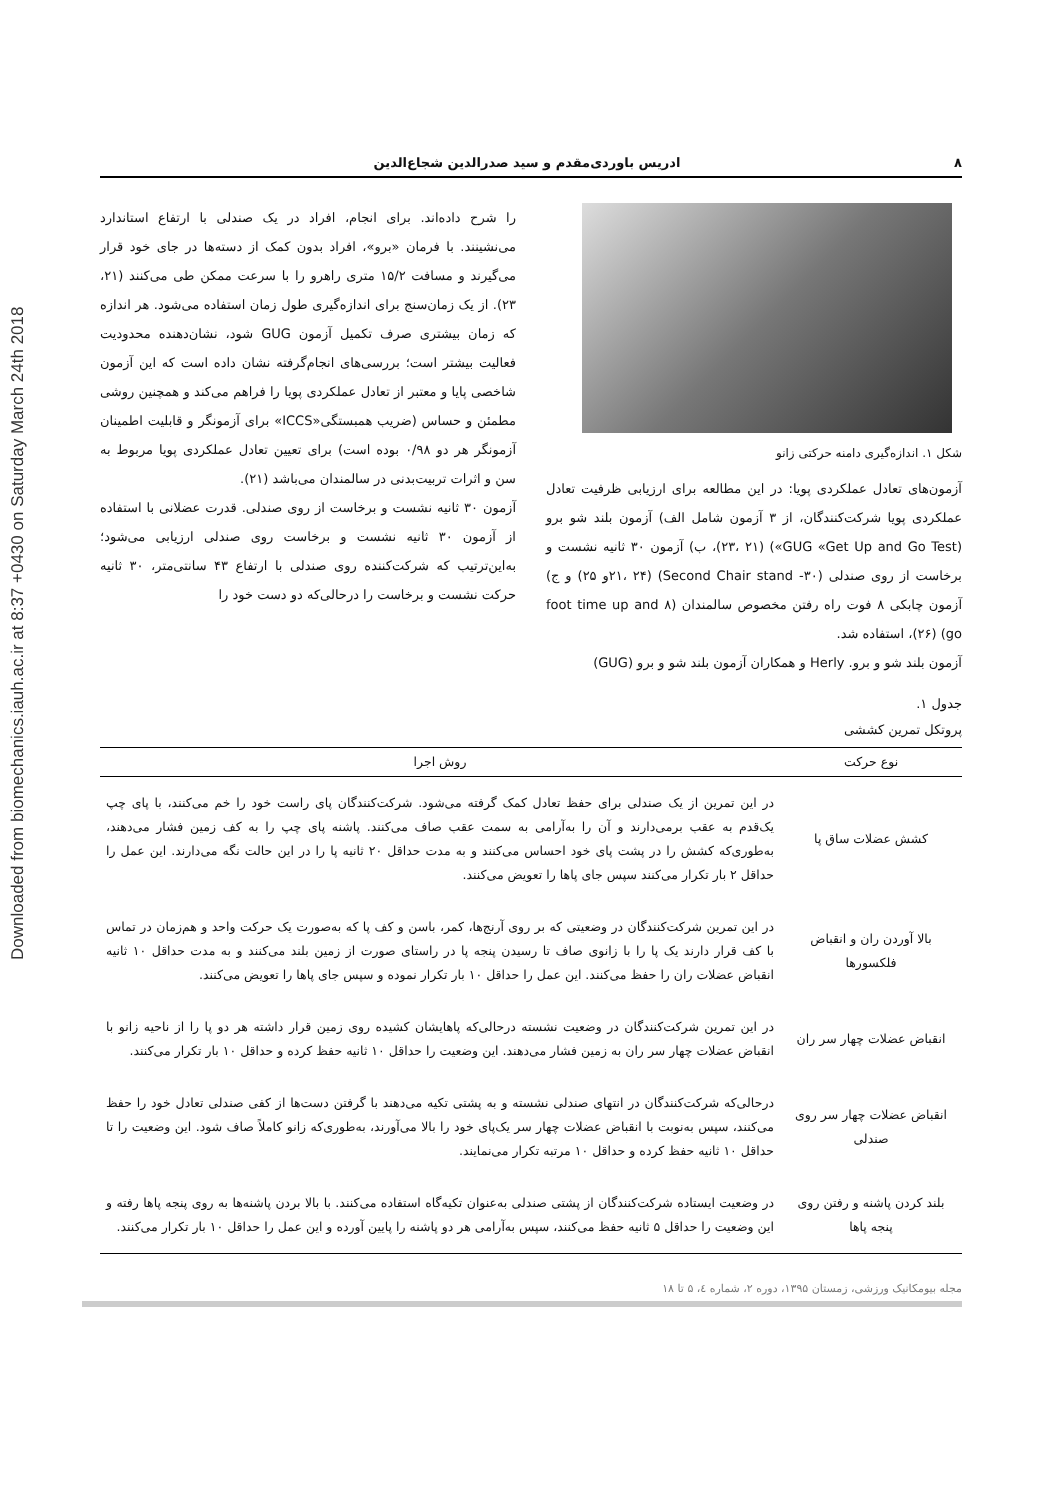Downloaded from biomechanics.iauh.ac.ir at 8:37 +0430 on Saturday March 24th 2018
۸ ادریس باوردی‌مقدم و سید صدرالدین شجاع‌الدین
شکل ۱. اندازه‌گیری دامنه حرکتی زانو
آزمون‌های تعادل عملکردی پویا: در این مطالعه برای ارزیابی ظرفیت تعادل عملکردی پویا شرکت‌کنندگان، از ۳ آزمون شامل الف) آزمون بلند شو برو (GUG «Get Up and Go Test») (۲۳، ۲۱)، ب) آزمون ۳۰ ثانیه نشست و برخاست از روی صندلی (۳۰- Second Chair stand) (۲۱، ۲۴و ۲۵) و ج) آزمون چابکی ۸ فوت راه رفتن مخصوص سالمندان (۸ foot time up and go) (۲۶)، استفاده شد.
آزمون بلند شو و برو. Herly و همکاران آزمون بلند شو و برو (GUG)
را شرح داده‌اند. برای انجام، افراد در یک صندلی با ارتفاع استاندارد می‌نشینند. با فرمان «برو»، افراد بدون کمک از دسته‌ها در جای خود قرار می‌گیرند و مسافت ۱۵/۲ متری راهرو را با سرعت ممکن طی می‌کنند (۲۱، ۲۳). از یک زمان‌سنج برای اندازه‌گیری طول زمان استفاده می‌شود. هر اندازه که زمان بیشتری صرف تکمیل آزمون GUG شود، نشان‌دهنده محدودیت فعالیت بیشتر است؛ بررسی‌های انجام‌گرفته نشان داده است که این آزمون شاخصی پایا و معتبر از تعادل عملکردی پویا را فراهم می‌کند و همچنین روشی مطمئن و حساس (ضریب همبستگی«ICCS» برای آزمونگر و قابلیت اطمینان آزمونگر هر دو ۰/۹۸ بوده است) برای تعیین تعادل عملکردی پویا مربوط به سن و اثرات تربیت‌بدنی در سالمندان می‌باشد (۲۱).
آزمون ۳۰ ثانیه نشست و برخاست از روی صندلی. قدرت عضلانی با استفاده از آزمون ۳۰ ثانیه نشست و برخاست روی صندلی ارزیابی می‌شود؛ به‌این‌ترتیب که شرکت‌کننده روی صندلی با ارتفاع ۴۳ سانتی‌متر، ۳۰ ثانیه حرکت نشست و برخاست را درحالی‌که دو دست خود را
جدول ۱.
پروتکل تمرین کششی
| نوع حرکت | روش اجرا |
| --- | --- |
| کشش عضلات ساق پا | در این تمرین از یک صندلی برای حفظ تعادل کمک گرفته می‌شود. شرکت‌کنندگان پای راست خود را خم می‌کنند، با پای چپ یک‌قدم به عقب برمی‌دارند و آن را به‌آرامی به سمت عقب صاف می‌کنند. پاشنه پای چپ را به کف زمین فشار می‌دهند، به‌طوری‌که کشش را در پشت پای خود احساس می‌کنند و به مدت حداقل ۲۰ ثانیه پا را در این حالت نگه می‌دارند. این عمل را حداقل ۲ بار تکرار می‌کنند سپس جای پاها را تعویض می‌کنند. |
| بالا آوردن ران و انقباض فلکسورها | در این تمرین شرکت‌کنندگان در وضعیتی که بر روی آرنج‌ها، کمر، باسن و کف پا که به‌صورت یک حرکت واحد و هم‌زمان در تماس با کف قرار دارند یک پا را با زانوی صاف تا رسیدن پنجه پا در راستای صورت از زمین بلند می‌کنند و به مدت حداقل ۱۰ ثانیه انقباض عضلات ران را حفظ می‌کنند. این عمل را حداقل ۱۰ بار تکرار نموده و سپس جای پاها را تعویض می‌کنند. |
| انقباض عضلات چهار سر ران | در این تمرین شرکت‌کنندگان در وضعیت نشسته درحالی‌که پاهایشان کشیده روی زمین قرار داشته هر دو پا را از ناحیه زانو با انقباض عضلات چهار سر ران به زمین فشار می‌دهند. این وضعیت را حداقل ۱۰ ثانیه حفظ کرده و حداقل ۱۰ بار تکرار می‌کنند. |
| انقباض عضلات چهار سر روی صندلی | درحالی‌که شرکت‌کنندگان در انتهای صندلی نشسته و به پشتی تکیه می‌دهند با گرفتن دست‌ها از کفی صندلی تعادل خود را حفظ می‌کنند، سپس به‌نوبت با انقباض عضلات چهار سر یک‌پای خود را بالا می‌آورند، به‌طوری‌که زانو کاملاً صاف شود. این وضعیت را تا حداقل ۱۰ ثانیه حفظ کرده و حداقل ۱۰ مرتبه تکرار می‌نمایند. |
| بلند کردن پاشنه و رفتن روی پنجه پاها | در وضعیت ایستاده شرکت‌کنندگان از پشتی صندلی به‌عنوان تکیه‌گاه استفاده می‌کنند. با بالا بردن پاشنه‌ها به روی پنجه پاها رفته و این وضعیت را حداقل ۵ ثانیه حفظ می‌کنند، سپس به‌آرامی هر دو پاشنه را پایین آورده و این عمل را حداقل ۱۰ بار تکرار می‌کنند. |
مجله بیومکانیک ورزشی، زمستان ۱۳۹۵، دوره ۲، شماره ٤، ۵ تا ۱۸